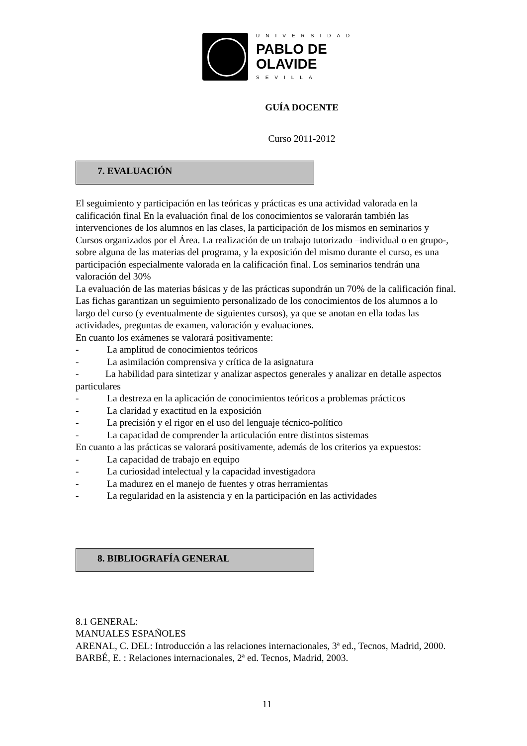UNIVERSIDAD
PABLO DE
OLAVIDE
SEVILLA
GUÍA DOCENTE
Curso 2011-2012
7. EVALUACIÓN
El seguimiento y participación en las teóricas y prácticas es una actividad valorada en la calificación final En la evaluación final de los conocimientos se valorarán también las intervenciones de los alumnos en las clases, la participación de los mismos en seminarios y Cursos organizados por el Área. La realización de un trabajo tutorizado –individual o en grupo-, sobre alguna de las materias del programa, y la exposición del mismo durante el curso, es una participación especialmente valorada en la calificación final. Los seminarios tendrán una valoración del 30%
La evaluación de las materias básicas y de las prácticas supondrán un 70% de la calificación final.
Las fichas garantizan un seguimiento personalizado de los conocimientos de los alumnos a lo largo del curso (y eventualmente de siguientes cursos), ya que se anotan en ella todas las actividades, preguntas de examen, valoración y evaluaciones.
En cuanto los exámenes se valorará positivamente:
- La amplitud de conocimientos teóricos
- La asimilación comprensiva y crítica de la asignatura
- La habilidad para sintetizar y analizar aspectos generales y analizar en detalle aspectos particulares
- La destreza en la aplicación de conocimientos teóricos a problemas prácticos
- La claridad y exactitud en la exposición
- La precisión y el rigor en el uso del lenguaje técnico-político
- La capacidad de comprender la articulación entre distintos sistemas
En cuanto a las prácticas se valorará positivamente, además de los criterios ya expuestos:
- La capacidad de trabajo en equipo
- La curiosidad intelectual y la capacidad investigadora
- La madurez en el manejo de fuentes y otras herramientas
- La regularidad en la asistencia y en la participación en las actividades
8. BIBLIOGRAFÍA GENERAL
8.1 GENERAL:
MANUALES ESPAÑOLES
ARENAL, C. DEL: Introducción a las relaciones internacionales, 3ª ed., Tecnos, Madrid, 2000.
BARBÉ, E. : Relaciones internacionales, 2ª ed. Tecnos, Madrid, 2003.
11